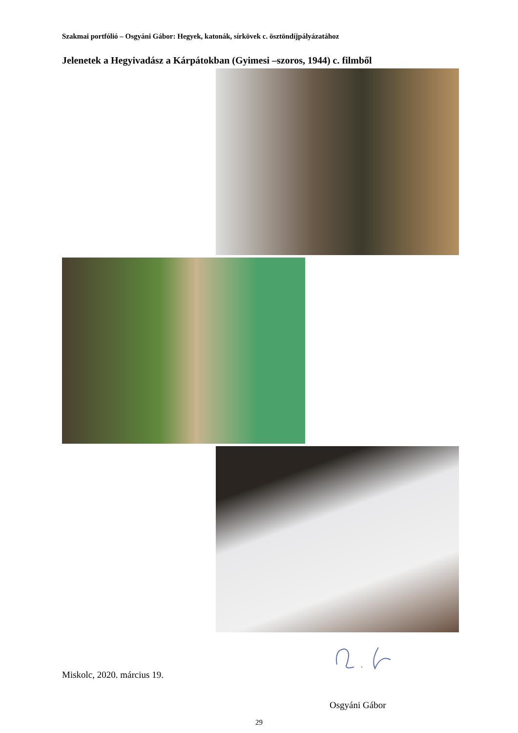Szakmai portfólió – Osgyáni Gábor: Hegyek, katonák, sírkövek c. ösztöndíjpályázatához
Jelenetek a Hegyivadász a Kárpátokban (Gyimesi –szoros, 1944) c. filmből
Miskolc, 2020. március 19.
Osgyáni Gábor
29